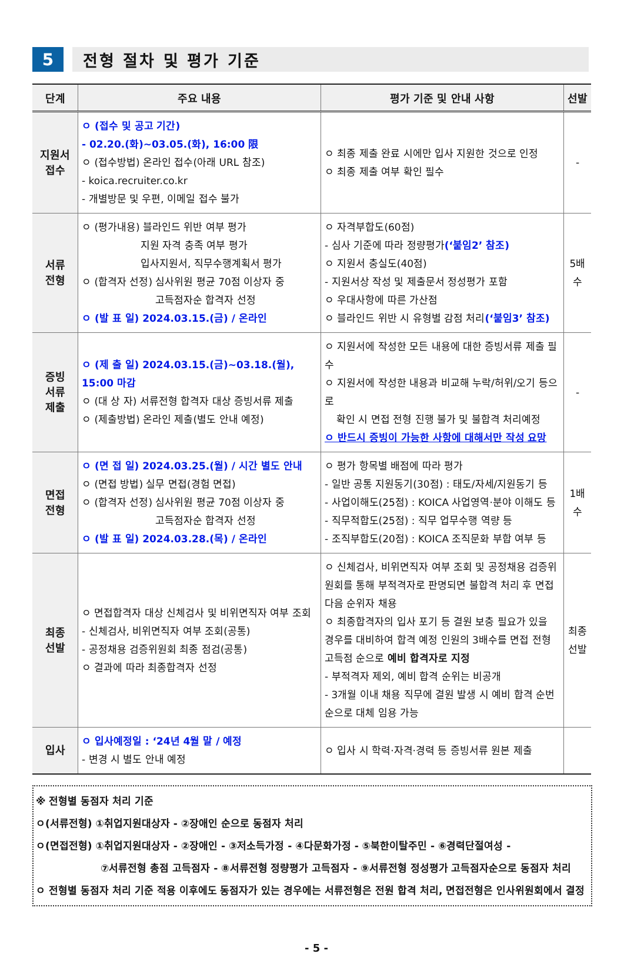5 전형 절차 및 평가 기준
| 단계 | 주요 내용 | 평가 기준 및 안내 사항 | 선발 |
| --- | --- | --- | --- |
| 지원서 접수 | ㅇ (접수 및 공고 기간) - 02.20.(화)~03.05.(화), 16:00 限 ㅇ (접수방법) 온라인 접수(아래 URL 참조) - koica.recruiter.co.kr - 개별방문 및 우편, 이메일 접수 불가 | ㅇ 최종 제출 완료 시에만 입사 지원한 것으로 인정 ㅇ 최종 제출 여부 확인 필수 | - |
| 서류 전형 | ㅇ (평가내용) 블라인드 위반 여부 평가 지원 자격 충족 여부 평가 입사지원서, 직무수행계획서 평가 ㅇ (합격자 선정) 심사위원 평균 70점 이상자 중 고득점자순 합격자 선정 ㅇ (발 표 일) 2024.03.15.(금) / 온라인 | ㅇ 자격부합도(60점) - 심사 기준에 따라 정량평가 (‘붙임2’ 참조) ㅇ 지원서 충실도(40점) - 지원서상 작성 및 제출문서 정성평가 포함 ㅇ 우대사항에 따른 가산점 ㅇ 블라인드 위반 시 유형별 감점 처리 (‘붙임3’ 참조) | 5배수 |
| 증빙 서류 제출 | ㅇ (제 출 일) 2024.03.15.(금)~03.18.(월), 15:00 마감 ㅇ (대 상 자) 서류전형 합격자 대상 증빙서류 제출 ㅇ (제출방법) 온라인 제출(별도 안내 예정) | ㅇ 지원서에 작성한 모든 내용에 대한 증빙서류 제출 필수 ㅇ 지원서에 작성한 내용과 비교해 누락/허위/오기 등으로 확인 시 면접 전형 진행 불가 및 불합격 처리예정 ㅇ 반드시 증빙이 가능한 사항에 대해서만 작성 요망 | - |
| 면접 전형 | ㅇ (면 접 일) 2024.03.25.(월) / 시간 별도 안내 ㅇ (면접 방법) 실무 면접(경험 면접) ㅇ (합격자 선정) 심사위원 평균 70점 이상자 중 고득점자순 합격자 선정 ㅇ (발 표 일) 2024.03.28.(목) / 온라인 | ㅇ 평가 항목별 배점에 따라 평가 - 일반 공통 지원동기(30점) : 태도/자세/지원동기 등 - 사업이해도(25점) : KOICA 사업영역·분야 이해도 등 - 직무적합도(25점) : 직무 업무수행 역량 등 - 조직부합도(20점) : KOICA 조직문화 부합 여부 등 | 1배수 |
| 최종 선발 | ㅇ 면접합격자 대상 신체검사 및 비위면직자 여부 조회 - 신체검사, 비위면직자 여부 조회(공통) - 공정채용 검증위원회 최종 점검(공통) ㅇ 결과에 따라 최종합격자 선정 | ㅇ 신체검사, 비위면직자 여부 조회 및 공정채용 검증위원회를 통해 부적격자로 판명되면 불합격 처리 후 면접 다음 순위자 채용 ㅇ 최종합격자의 입사 포기 등 결원 보충 필요가 있을 경우를 대비하여 합격 예정 인원의 3배수를 면접 전형 고득점 순으로 예비 합격자로 지정 - 부적격자 제외, 예비 합격 순위는 비공개 - 3개월 이내 채용 직무에 결원 발생 시 예비 합격 순번 순으로 대체 임용 가능 | 최종 선발 |
| 입사 | ㅇ 입사예정일 : ‘24년 4월 말 / 예정 - 변경 시 별도 안내 예정 | ㅇ 입사 시 학력·자격·경력 등 증빙서류 원본 제출 | |
※ 전형별 동점자 처리 기준
ㅇ(서류전형) ①취업지원대상자 - ②장애인 순으로 동점자 처리
ㅇ(면접전형) ①취업지원대상자 - ②장애인 - ③저소득가정 - ④다문화가정 - ⑤북한이탈주민 - ⑥경력단절여성 -
⑦서류전형 총점 고득점자 - ⑧서류전형 정량평가 고득점자 - ⑨서류전형 정성평가 고득점자순으로 동점자 처리
ㅇ 전형별 동점자 처리 기준 적용 이후에도 동점자가 있는 경우에는 서류전형은 전원 합격 처리, 면접전형은 인사위원회에서 결정
- 5 -